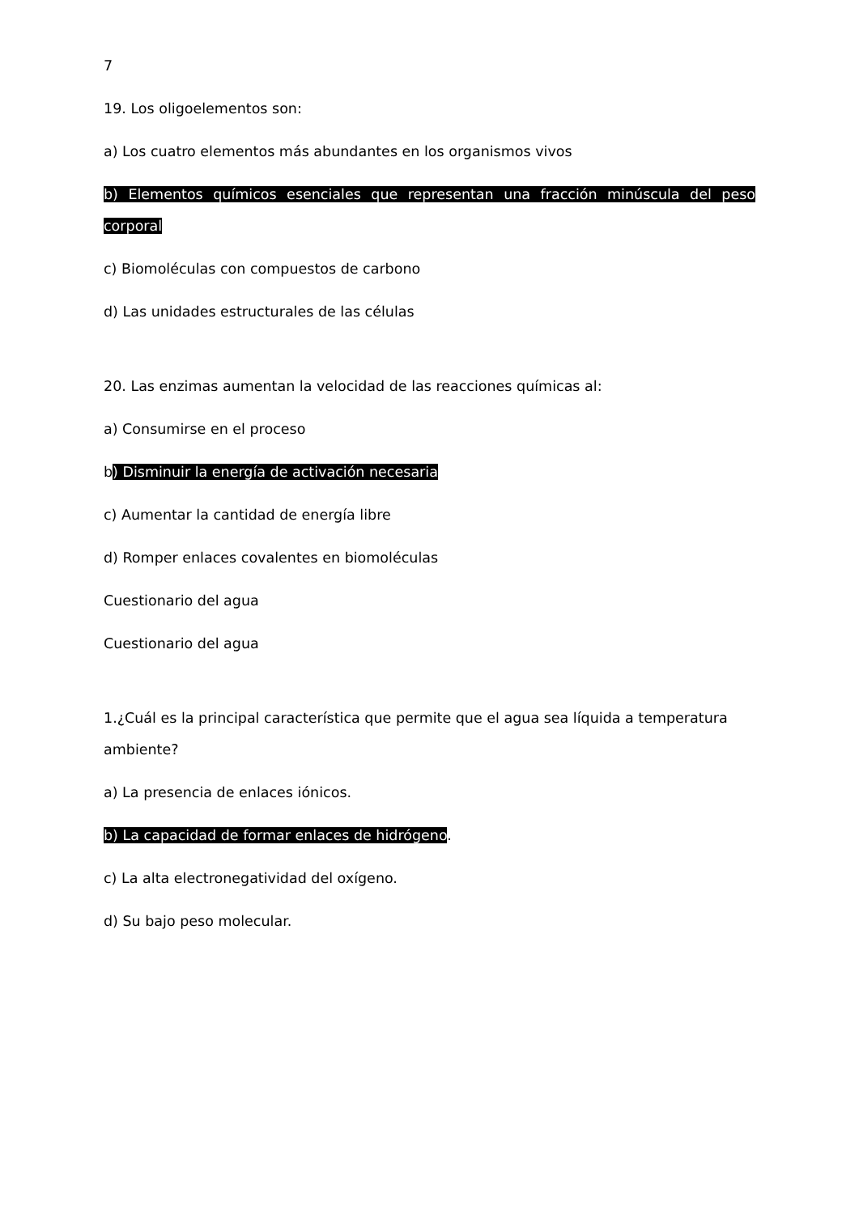7
19. Los oligoelementos son:
a) Los cuatro elementos más abundantes en los organismos vivos
b) Elementos químicos esenciales que representan una fracción minúscula del peso corporal
c) Biomoléculas con compuestos de carbono
d) Las unidades estructurales de las células
20. Las enzimas aumentan la velocidad de las reacciones químicas al:
a) Consumirse en el proceso
b) Disminuir la energía de activación necesaria
c) Aumentar la cantidad de energía libre
d) Romper enlaces covalentes en biomoléculas
Cuestionario del agua
Cuestionario del agua
1.¿Cuál es la principal característica que permite que el agua sea líquida a temperatura ambiente?
a) La presencia de enlaces iónicos.
b) La capacidad de formar enlaces de hidrógeno.
c) La alta electronegatividad del oxígeno.
d) Su bajo peso molecular.